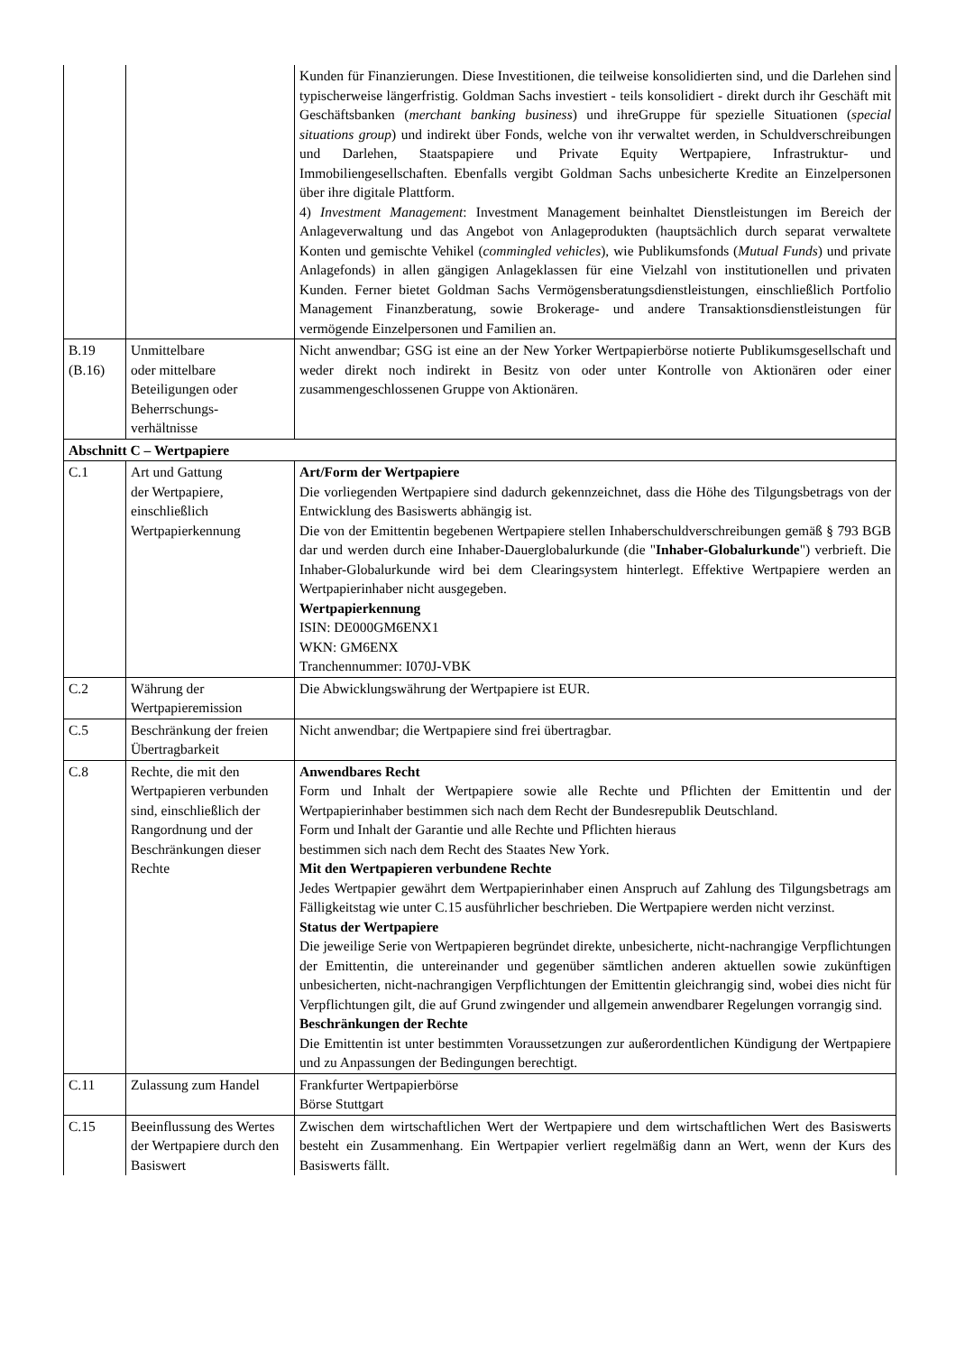| | | Kunden für Finanzierungen. Diese Investitionen, die teilweise konsolidierten sind, und die Darlehen sind typischerweise längerfristig. Goldman Sachs investiert - teils konsolidiert - direkt durch ihr Geschäft mit Geschäftsbanken ( merchant banking business ) und ihreGruppe für spezielle Situationen ( special situations group ) und indirekt über Fonds, welche von ihr verwaltet werden, in Schuldverschreibungen und Darlehen, Staatspapiere und Private Equity Wertpapiere, Infrastruktur- und Immobiliengesellschaften. Ebenfalls vergibt Goldman Sachs unbesicherte Kredite an Einzelpersonen über ihre digitale Plattform. 4) Investment Management : Investment Management beinhaltet Dienstleistungen im Bereich der Anlageverwaltung und das Angebot von Anlageprodukten (hauptsächlich durch separat verwaltete Konten und gemischte Vehikel ( commingled vehicles ), wie Publikumsfonds ( Mutual Funds ) und private Anlagefonds) in allen gängigen Anlageklassen für eine Vielzahl von institutionellen und privaten Kunden. Ferner bietet Goldman Sachs Vermögensberatungsdienstleistungen, einschließlich Portfolio Management Finanzberatung, sowie Brokerage- und andere Transaktionsdienstleistungen für vermögende Einzelpersonen und Familien an. |
| B.19 (B.16) | Unmittelbare oder mittelbare Beteiligungen oder Beherrschungs- verhältnisse | Nicht anwendbar; GSG ist eine an der New Yorker Wertpapierbörse notierte Publikumsgesellschaft und weder direkt noch indirekt in Besitz von oder unter Kontrolle von Aktionären oder einer zusammengeschlossenen Gruppe von Aktionären. |
| Abschnitt C – Wertpapiere | | |
| C.1 | Art und Gattung der Wertpapiere, einschließlich Wertpapierkennung | Art/Form der Wertpapiere Die vorliegenden Wertpapiere sind dadurch gekennzeichnet, dass die Höhe des Tilgungsbetrags von der Entwicklung des Basiswerts abhängig ist. Die von der Emittentin begebenen Wertpapiere stellen Inhaberschuldverschreibungen gemäß § 793 BGB dar und werden durch eine Inhaber-Dauerglobalurkunde (die " Inhaber-Globalurkunde ") verbrieft. Die Inhaber-Globalurkunde wird bei dem Clearingsystem hinterlegt. Effektive Wertpapiere werden an Wertpapierinhaber nicht ausgegeben. Wertpapierkennung ISIN: DE000GM6ENX1 WKN: GM6ENX Tranchennummer: I070J-VBK |
| C.2 | Währung der Wertpapieremission | Die Abwicklungswährung der Wertpapiere ist EUR. |
| C.5 | Beschränkung der freien Übertragbarkeit | Nicht anwendbar; die Wertpapiere sind frei übertragbar. |
| C.8 | Rechte, die mit den Wertpapieren verbunden sind, einschließlich der Rangordnung und der Beschränkungen dieser Rechte | Anwendbares Recht Form und Inhalt der Wertpapiere sowie alle Rechte und Pflichten der Emittentin und der Wertpapierinhaber bestimmen sich nach dem Recht der Bundesrepublik Deutschland. Form und Inhalt der Garantie und alle Rechte und Pflichten hieraus bestimmen sich nach dem Recht des Staates New York. Mit den Wertpapieren verbundene Rechte Jedes Wertpapier gewährt dem Wertpapierinhaber einen Anspruch auf Zahlung des Tilgungsbetrags am Fälligkeitstag wie unter C.15 ausführlicher beschrieben. Die Wertpapiere werden nicht verzinst. Status der Wertpapiere Die jeweilige Serie von Wertpapieren begründet direkte, unbesicherte, nicht-nachrangige Verpflichtungen der Emittentin, die untereinander und gegenüber sämtlichen anderen aktuellen sowie zukünftigen unbesicherten, nicht-nachrangigen Verpflichtungen der Emittentin gleichrangig sind, wobei dies nicht für Verpflichtungen gilt, die auf Grund zwingender und allgemein anwendbarer Regelungen vorrangig sind. Beschränkungen der Rechte Die Emittentin ist unter bestimmten Voraussetzungen zur außerordentlichen Kündigung der Wertpapiere und zu Anpassungen der Bedingungen berechtigt. |
| C.11 | Zulassung zum Handel | Frankfurter Wertpapierbörse Börse Stuttgart |
| C.15 | Beeinflussung des Wertes der Wertpapiere durch den Basiswert | Zwischen dem wirtschaftlichen Wert der Wertpapiere und dem wirtschaftlichen Wert des Basiswerts besteht ein Zusammenhang. Ein Wertpapier verliert regelmäßig dann an Wert, wenn der Kurs des Basiswerts fällt. |